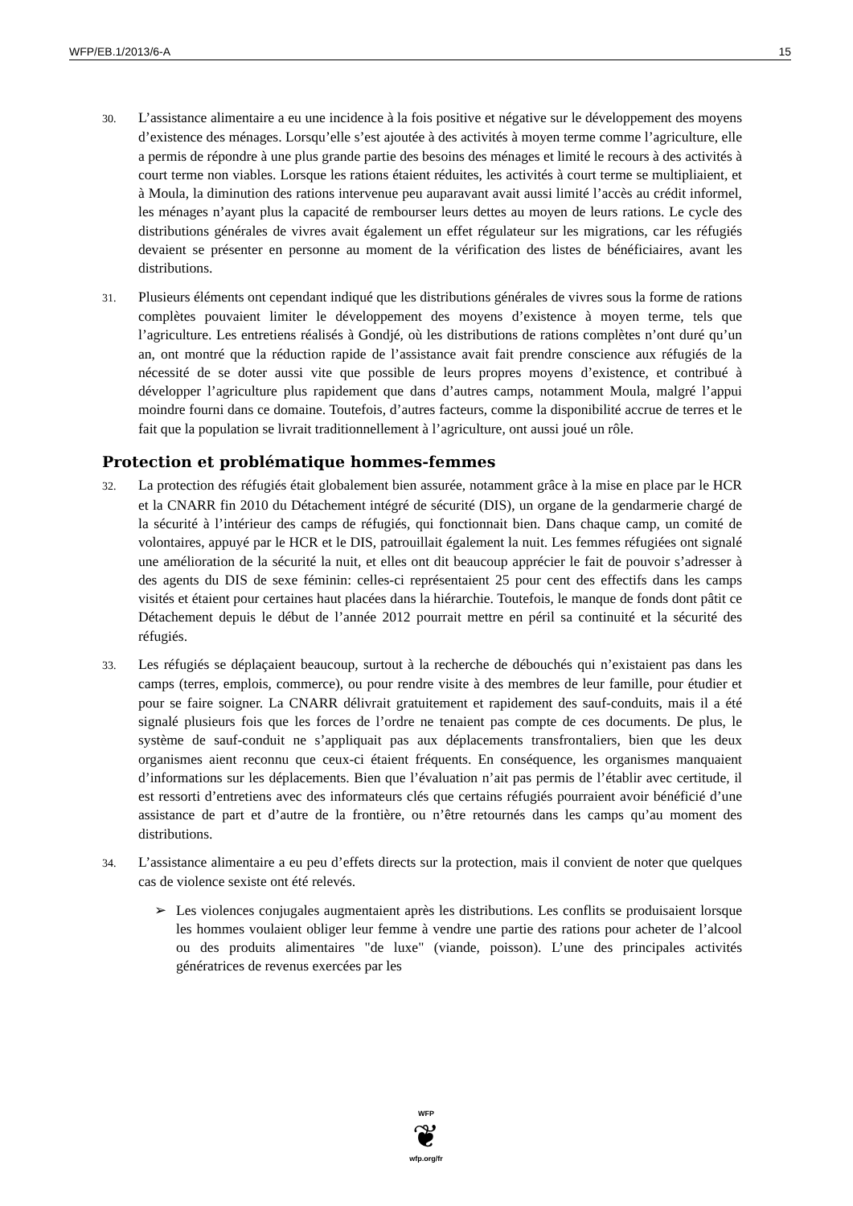WFP/EB.1/2013/6-A 15
30. L’assistance alimentaire a eu une incidence à la fois positive et négative sur le développement des moyens d’existence des ménages. Lorsqu’elle s’est ajoutée à des activités à moyen terme comme l’agriculture, elle a permis de répondre à une plus grande partie des besoins des ménages et limité le recours à des activités à court terme non viables. Lorsque les rations étaient réduites, les activités à court terme se multipliaient, et à Moula, la diminution des rations intervenue peu auparavant avait aussi limité l’accès au crédit informel, les ménages n’ayant plus la capacité de rembourser leurs dettes au moyen de leurs rations. Le cycle des distributions générales de vivres avait également un effet régulateur sur les migrations, car les réfugiés devaient se présenter en personne au moment de la vérification des listes de bénéficiaires, avant les distributions.
31. Plusieurs éléments ont cependant indiqué que les distributions générales de vivres sous la forme de rations complètes pouvaient limiter le développement des moyens d’existence à moyen terme, tels que l’agriculture. Les entretiens réalisés à Gondjé, où les distributions de rations complètes n’ont duré qu’un an, ont montré que la réduction rapide de l’assistance avait fait prendre conscience aux réfugiés de la nécessité de se doter aussi vite que possible de leurs propres moyens d’existence, et contribué à développer l’agriculture plus rapidement que dans d’autres camps, notamment Moula, malgré l’appui moindre fourni dans ce domaine. Toutefois, d’autres facteurs, comme la disponibilité accrue de terres et le fait que la population se livrait traditionnellement à l’agriculture, ont aussi joué un rôle.
Protection et problématique hommes-femmes
32. La protection des réfugiés était globalement bien assurée, notamment grâce à la mise en place par le HCR et la CNARR fin 2010 du Détachement intégré de sécurité (DIS), un organe de la gendarmerie chargé de la sécurité à l’intérieur des camps de réfugiés, qui fonctionnait bien. Dans chaque camp, un comité de volontaires, appuyé par le HCR et le DIS, patrouillait également la nuit. Les femmes réfugiées ont signalé une amélioration de la sécurité la nuit, et elles ont dit beaucoup apprécier le fait de pouvoir s’adresser à des agents du DIS de sexe féminin: celles-ci représentaient 25 pour cent des effectifs dans les camps visités et étaient pour certaines haut placées dans la hiérarchie. Toutefois, le manque de fonds dont pâtit ce Détachement depuis le début de l’année 2012 pourrait mettre en péril sa continuité et la sécurité des réfugiés.
33. Les réfugiés se déplaçaient beaucoup, surtout à la recherche de débouchés qui n’existaient pas dans les camps (terres, emplois, commerce), ou pour rendre visite à des membres de leur famille, pour étudier et pour se faire soigner. La CNARR délivrait gratuitement et rapidement des sauf-conduits, mais il a été signalé plusieurs fois que les forces de l’ordre ne tenaient pas compte de ces documents. De plus, le système de sauf-conduit ne s’appliquait pas aux déplacements transfrontaliers, bien que les deux organismes aient reconnu que ceux-ci étaient fréquents. En conséquence, les organismes manquaient d’informations sur les déplacements. Bien que l’évaluation n’ait pas permis de l’établir avec certitude, il est ressorti d’entretiens avec des informateurs clés que certains réfugiés pourraient avoir bénéficié d’une assistance de part et d’autre de la frontière, ou n’être retournés dans les camps qu’au moment des distributions.
34. L’assistance alimentaire a eu peu d’effets directs sur la protection, mais il convient de noter que quelques cas de violence sexiste ont été relevés.
➢ Les violences conjugales augmentaient après les distributions. Les conflits se produisaient lorsque les hommes voulaient obliger leur femme à vendre une partie des rations pour acheter de l’alcool ou des produits alimentaires "de luxe" (viande, poisson). L’une des principales activités génératrices de revenus exercées par les
WFP
❦
wfp.org/fr